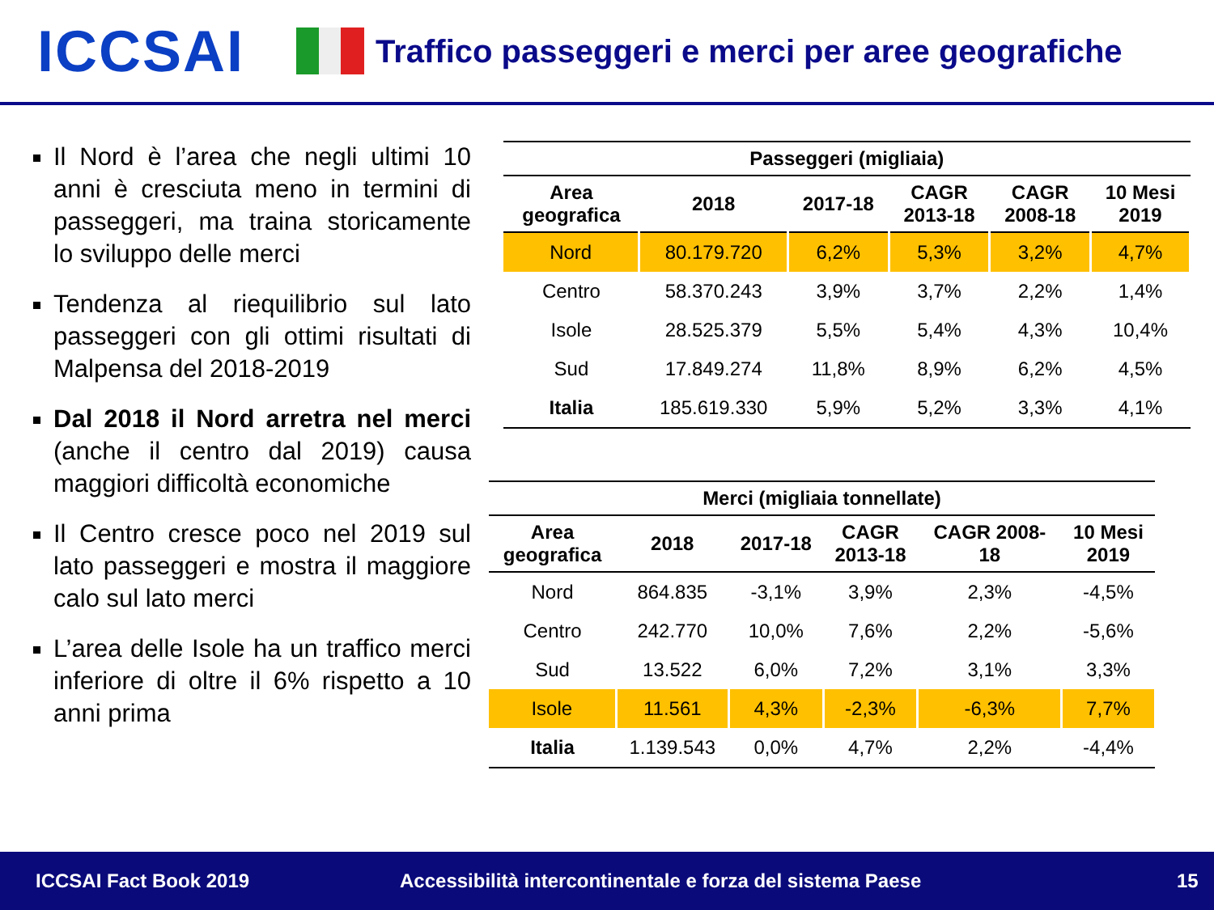ICCSAI
Traffico passeggeri e merci per aree geografiche
Il Nord è l’area che negli ultimi 10 anni è cresciuta meno in termini di passeggeri, ma traina storicamente lo sviluppo delle merci
Tendenza al riequilibrio sul lato passeggeri con gli ottimi risultati di Malpensa del 2018-2019
Dal 2018 il Nord arretra nel merci (anche il centro dal 2019) causa maggiori difficoltà economiche
Il Centro cresce poco nel 2019 sul lato passeggeri e mostra il maggiore calo sul lato merci
L’area delle Isole ha un traffico merci inferiore di oltre il 6% rispetto a 10 anni prima
| Passeggeri (migliaia) | | | | | |
| --- | --- | --- | --- | --- | --- |
| Area geografica | 2018 | 2017-18 | CAGR 2013-18 | CAGR 2008-18 | 10 Mesi 2019 |
| Nord | 80.179.720 | 6,2% | 5,3% | 3,2% | 4,7% |
| Centro | 58.370.243 | 3,9% | 3,7% | 2,2% | 1,4% |
| Isole | 28.525.379 | 5,5% | 5,4% | 4,3% | 10,4% |
| Sud | 17.849.274 | 11,8% | 8,9% | 6,2% | 4,5% |
| Italia | 185.619.330 | 5,9% | 5,2% | 3,3% | 4,1% |
| Merci (migliaia tonnellate) | | | | | |
| --- | --- | --- | --- | --- | --- |
| Area geografica | 2018 | 2017-18 | CAGR 2013-18 | CAGR 2008- 18 | 10 Mesi 2019 |
| Nord | 864.835 | -3,1% | 3,9% | 2,3% | -4,5% |
| Centro | 242.770 | 10,0% | 7,6% | 2,2% | -5,6% |
| Sud | 13.522 | 6,0% | 7,2% | 3,1% | 3,3% |
| Isole | 11.561 | 4,3% | -2,3% | -6,3% | 7,7% |
| Italia | 1.139.543 | 0,0% | 4,7% | 2,2% | -4,4% |
ICCSAI Fact Book 2019 Accessibilità intercontinentale e forza del sistema Paese 15